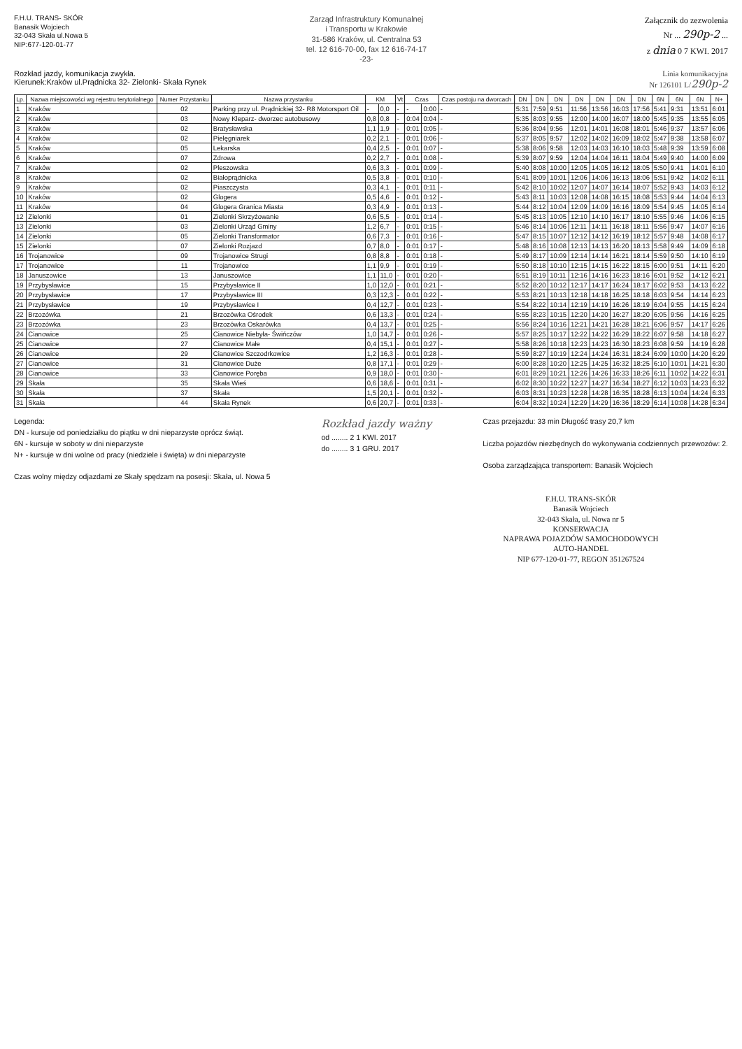F.H.U. TRANS- SKÓR
Banasik Wojciech
32-043 Skała ul.Nowa 5
NIP:677-120-01-77
Zarząd Infrastruktury Komunalnej
i Transportu w Krakowie
31-586 Kraków, ul. Centralna 53
tel. 12 616-70-00, fax 12 616-74-17
-23-
Załącznik do zezwolenia
Nr ... 290p-2 ...
z dnia 0 7 KWI. 2017
Rozkład jazdy, komunikacja zwykła.
Kierunek:Kraków ul.Prądnicka 32- Zielonki- Skała Rynek
Linia komunikacyjna
Nr 126101 L/290p-2
| Lp. | Nazwa miejscowości wg rejestru terytorialnego | Numer Przystanku | Nazwa przystanku | KM | | Vt | Czas | | Czas postoju na dworcach | DN | DN | DN | DN | DN | DN | DN | 6N | 6N | 6N | N+ |
| --- | --- | --- | --- | --- | --- | --- | --- | --- | --- | --- | --- | --- | --- | --- | --- | --- | --- | --- | --- | --- |
| 1 | Kraków | 02 | Parking przy ul. Prądnickiej 32- R8 Motorsport Oil | - | 0,0 | - | - | 0:00 | - | 5:31 | 7:59 | 9:51 | 11:56 | 13:56 | 16:03 | 17:56 | 5:41 | 9:31 | 13:51 | 6:01 |
| 2 | Kraków | 03 | Nowy Kleparz- dworzec autobusowy | 0,8 | 0,8 | - | 0:04 | 0:04 | - | 5:35 | 8:03 | 9:55 | 12:00 | 14:00 | 16:07 | 18:00 | 5:45 | 9:35 | 13:55 | 6:05 |
| 3 | Kraków | 02 | Bratysławska | 1,1 | 1,9 | - | 0:01 | 0:05 | - | 5:36 | 8:04 | 9:56 | 12:01 | 14:01 | 16:08 | 18:01 | 5:46 | 9:37 | 13:57 | 6:06 |
| 4 | Kraków | 02 | Pielęgniarek | 0,2 | 2,1 | - | 0:01 | 0:06 | - | 5:37 | 8:05 | 9:57 | 12:02 | 14:02 | 16:09 | 18:02 | 5:47 | 9:38 | 13:58 | 6:07 |
| 5 | Kraków | 05 | Lekarska | 0,4 | 2,5 | - | 0:01 | 0:07 | - | 5:38 | 8:06 | 9:58 | 12:03 | 14:03 | 16:10 | 18:03 | 5:48 | 9:39 | 13:59 | 6:08 |
| 6 | Kraków | 07 | Zdrowa | 0,2 | 2,7 | - | 0:01 | 0:08 | - | 5:39 | 8:07 | 9:59 | 12:04 | 14:04 | 16:11 | 18:04 | 5:49 | 9:40 | 14:00 | 6:09 |
| 7 | Kraków | 02 | Pleszowska | 0,6 | 3,3 | - | 0:01 | 0:09 | - | 5:40 | 8:08 | 10:00 | 12:05 | 14:05 | 16:12 | 18:05 | 5:50 | 9:41 | 14:01 | 6:10 |
| 8 | Kraków | 02 | Białoprądnicka | 0,5 | 3,8 | - | 0:01 | 0:10 | - | 5:41 | 8:09 | 10:01 | 12:06 | 14:06 | 16:13 | 18:06 | 5:51 | 9:42 | 14:02 | 6:11 |
| 9 | Kraków | 02 | Piaszczysta | 0,3 | 4,1 | - | 0:01 | 0:11 | - | 5:42 | 8:10 | 10:02 | 12:07 | 14:07 | 16:14 | 18:07 | 5:52 | 9:43 | 14:03 | 6:12 |
| 10 | Kraków | 02 | Glogera | 0,5 | 4,6 | - | 0:01 | 0:12 | - | 5:43 | 8:11 | 10:03 | 12:08 | 14:08 | 16:15 | 18:08 | 5:53 | 9:44 | 14:04 | 6:13 |
| 11 | Kraków | 04 | Glogera Granica Miasta | 0,3 | 4,9 | - | 0:01 | 0:13 | - | 5:44 | 8:12 | 10:04 | 12:09 | 14:09 | 16:16 | 18:09 | 5:54 | 9:45 | 14:05 | 6:14 |
| 12 | Zielonki | 01 | Zielonki Skrzyżowanie | 0,6 | 5,5 | - | 0:01 | 0:14 | - | 5:45 | 8:13 | 10:05 | 12:10 | 14:10 | 16:17 | 18:10 | 5:55 | 9:46 | 14:06 | 6:15 |
| 13 | Zielonki | 03 | Zielonki Urząd Gminy | 1,2 | 6,7 | - | 0:01 | 0:15 | - | 5:46 | 8:14 | 10:06 | 12:11 | 14:11 | 16:18 | 18:11 | 5:56 | 9:47 | 14:07 | 6:16 |
| 14 | Zielonki | 05 | Zielonki Transformator | 0,6 | 7,3 | - | 0:01 | 0:16 | - | 5:47 | 8:15 | 10:07 | 12:12 | 14:12 | 16:19 | 18:12 | 5:57 | 9:48 | 14:08 | 6:17 |
| 15 | Zielonki | 07 | Zielonki Rozjazd | 0,7 | 8,0 | - | 0:01 | 0:17 | - | 5:48 | 8:16 | 10:08 | 12:13 | 14:13 | 16:20 | 18:13 | 5:58 | 9:49 | 14:09 | 6:18 |
| 16 | Trojanowice | 09 | Trojanowice Strugi | 0,8 | 8,8 | - | 0:01 | 0:18 | - | 5:49 | 8:17 | 10:09 | 12:14 | 14:14 | 16:21 | 18:14 | 5:59 | 9:50 | 14:10 | 6:19 |
| 17 | Trojanowice | 11 | Trojanowice | 1,1 | 9,9 | - | 0:01 | 0:19 | - | 5:50 | 8:18 | 10:10 | 12:15 | 14:15 | 16:22 | 18:15 | 6:00 | 9:51 | 14:11 | 6:20 |
| 18 | Januszowice | 13 | Januszowice | 1,1 | 11,0 | - | 0:01 | 0:20 | - | 5:51 | 8:19 | 10:11 | 12:16 | 14:16 | 16:23 | 18:16 | 6:01 | 9:52 | 14:12 | 6:21 |
| 19 | Przybysławice | 15 | Przybysławice II | 1,0 | 12,0 | - | 0:01 | 0:21 | - | 5:52 | 8:20 | 10:12 | 12:17 | 14:17 | 16:24 | 18:17 | 6:02 | 9:53 | 14:13 | 6:22 |
| 20 | Przybysławice | 17 | Przybysławice III | 0,3 | 12,3 | - | 0:01 | 0:22 | - | 5:53 | 8:21 | 10:13 | 12:18 | 14:18 | 16:25 | 18:18 | 6:03 | 9:54 | 14:14 | 6:23 |
| 21 | Przybysławice | 19 | Przybysławice I | 0,4 | 12,7 | - | 0:01 | 0:23 | - | 5:54 | 8:22 | 10:14 | 12:19 | 14:19 | 16:26 | 18:19 | 6:04 | 9:55 | 14:15 | 6:24 |
| 22 | Brzozówka | 21 | Brzozówka Ośrodek | 0,6 | 13,3 | - | 0:01 | 0:24 | - | 5:55 | 8:23 | 10:15 | 12:20 | 14:20 | 16:27 | 18:20 | 6:05 | 9:56 | 14:16 | 6:25 |
| 23 | Brzozówka | 23 | Brzozówka Oskarówka | 0,4 | 13,7 | - | 0:01 | 0:25 | - | 5:56 | 8:24 | 10:16 | 12:21 | 14:21 | 16:28 | 18:21 | 6:06 | 9:57 | 14:17 | 6:26 |
| 24 | Cianowice | 25 | Cianowice Niebyła- Świńczów | 1,0 | 14,7 | - | 0:01 | 0:26 | - | 5:57 | 8:25 | 10:17 | 12:22 | 14:22 | 16:29 | 18:22 | 6:07 | 9:58 | 14:18 | 6:27 |
| 25 | Cianowice | 27 | Cianowice Małe | 0,4 | 15,1 | - | 0:01 | 0:27 | - | 5:58 | 8:26 | 10:18 | 12:23 | 14:23 | 16:30 | 18:23 | 6:08 | 9:59 | 14:19 | 6:28 |
| 26 | Cianowice | 29 | Cianowice Szczodrkowice | 1,2 | 16,3 | - | 0:01 | 0:28 | - | 5:59 | 8:27 | 10:19 | 12:24 | 14:24 | 16:31 | 18:24 | 6:09 | 10:00 | 14:20 | 6:29 |
| 27 | Cianowice | 31 | Cianowice Duże | 0,8 | 17,1 | - | 0:01 | 0:29 | - | 6:00 | 8:28 | 10:20 | 12:25 | 14:25 | 16:32 | 18:25 | 6:10 | 10:01 | 14:21 | 6:30 |
| 28 | Cianowice | 33 | Cianowice Poręba | 0,9 | 18,0 | - | 0:01 | 0:30 | - | 6:01 | 8:29 | 10:21 | 12:26 | 14:26 | 16:33 | 18:26 | 6:11 | 10:02 | 14:22 | 6:31 |
| 29 | Skała | 35 | Skała Wieś | 0,6 | 18,6 | - | 0:01 | 0:31 | - | 6:02 | 8:30 | 10:22 | 12:27 | 14:27 | 16:34 | 18:27 | 6:12 | 10:03 | 14:23 | 6:32 |
| 30 | Skała | 37 | Skała | 1,5 | 20,1 | - | 0:01 | 0:32 | - | 6:03 | 8:31 | 10:23 | 12:28 | 14:28 | 16:35 | 18:28 | 6:13 | 10:04 | 14:24 | 6:33 |
| 31 | Skała | 44 | Skała Rynek | 0,6 | 20,7 | - | 0:01 | 0:33 | - | 6:04 | 8:32 | 10:24 | 12:29 | 14:29 | 16:36 | 18:29 | 6:14 | 10:08 | 14:28 | 6:34 |
Legenda:
DN - kursuje od poniedziałku do piątku w dni nieparzyste oprócz świąt.
6N - kursuje w soboty w dni nieparzyste
N+ - kursuje w dni wolne od pracy (niedziele i święta) w dni nieparzyste
Czas wolny między odjazdami ze Skały spędzam na posesji: Skała, ul. Nowa 5
Rozkład jazdy ważny
od ........ 2 1 KWI. 2017
do ........ 3 1 GRU. 2017
Czas przejazdu: 33 min Długość trasy 20,7 km
Liczba pojazdów niezbędnych do wykonywania codziennych przewozów: 2.
Osoba zarządzająca transportem: Banasik Wojciech
F.H.U. TRANS-SKÓR
Banasik Wojciech
32-043 Skała, ul. Nowa nr 5
KONSERWACJA
NAPRAWA POJAZDÓW SAMOCHODOWYCH
AUTO-HANDEL
NIP 677-120-01-77, REGON 351267524